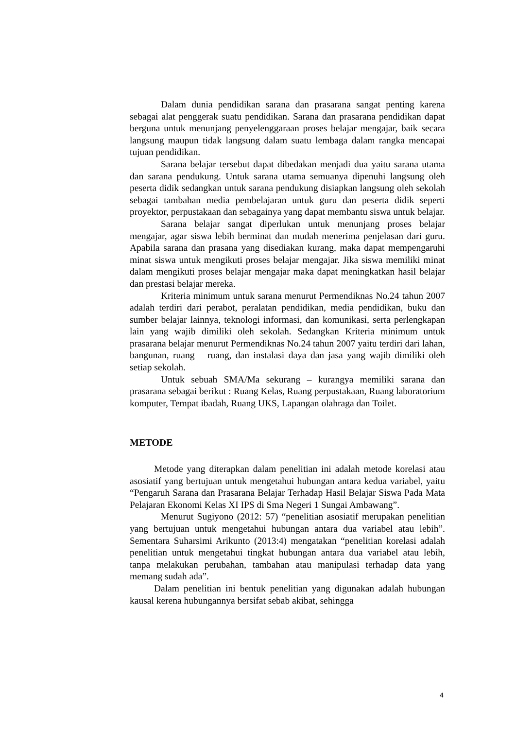Dalam dunia pendidikan sarana dan prasarana sangat penting karena sebagai alat penggerak suatu pendidikan. Sarana dan prasarana pendidikan dapat berguna untuk menunjang penyelenggaraan proses belajar mengajar, baik secara langsung maupun tidak langsung dalam suatu lembaga dalam rangka mencapai tujuan pendidikan.
Sarana belajar tersebut dapat dibedakan menjadi dua yaitu sarana utama dan sarana pendukung. Untuk sarana utama semuanya dipenuhi langsung oleh peserta didik sedangkan untuk sarana pendukung disiapkan langsung oleh sekolah sebagai tambahan media pembelajaran untuk guru dan peserta didik seperti proyektor, perpustakaan dan sebagainya yang dapat membantu siswa untuk belajar.
Sarana belajar sangat diperlukan untuk menunjang proses belajar mengajar, agar siswa lebih berminat dan mudah menerima penjelasan dari guru. Apabila sarana dan prasana yang disediakan kurang, maka dapat mempengaruhi minat siswa untuk mengikuti proses belajar mengajar. Jika siswa memiliki minat dalam mengikuti proses belajar mengajar maka dapat meningkatkan hasil belajar dan prestasi belajar mereka.
Kriteria minimum untuk sarana menurut Permendiknas No.24 tahun 2007 adalah terdiri dari perabot, peralatan pendidikan, media pendidikan, buku dan sumber belajar lainnya, teknologi informasi, dan komunikasi, serta perlengkapan lain yang wajib dimiliki oleh sekolah. Sedangkan Kriteria minimum untuk prasarana belajar menurut Permendiknas No.24 tahun 2007 yaitu terdiri dari lahan, bangunan, ruang – ruang, dan instalasi daya dan jasa yang wajib dimiliki oleh setiap sekolah.
Untuk sebuah SMA/Ma sekurang – kurangya memiliki sarana dan prasarana sebagai berikut : Ruang Kelas, Ruang perpustakaan, Ruang laboratorium komputer, Tempat ibadah, Ruang UKS, Lapangan olahraga dan Toilet.
METODE
Metode yang diterapkan dalam penelitian ini adalah metode korelasi atau asosiatif yang bertujuan untuk mengetahui hubungan antara kedua variabel, yaitu “Pengaruh Sarana dan Prasarana Belajar Terhadap Hasil Belajar Siswa Pada Mata Pelajaran Ekonomi Kelas XI IPS di Sma Negeri 1 Sungai Ambawang”.
Menurut Sugiyono (2012: 57) “penelitian asosiatif merupakan penelitian yang bertujuan untuk mengetahui hubungan antara dua variabel atau lebih”. Sementara Suharsimi Arikunto (2013:4) mengatakan “penelitian korelasi adalah penelitian untuk mengetahui tingkat hubungan antara dua variabel atau lebih, tanpa melakukan perubahan, tambahan atau manipulasi terhadap data yang memang sudah ada”.
Dalam penelitian ini bentuk penelitian yang digunakan adalah hubungan kausal kerena hubungannya bersifat sebab akibat, sehingga
4